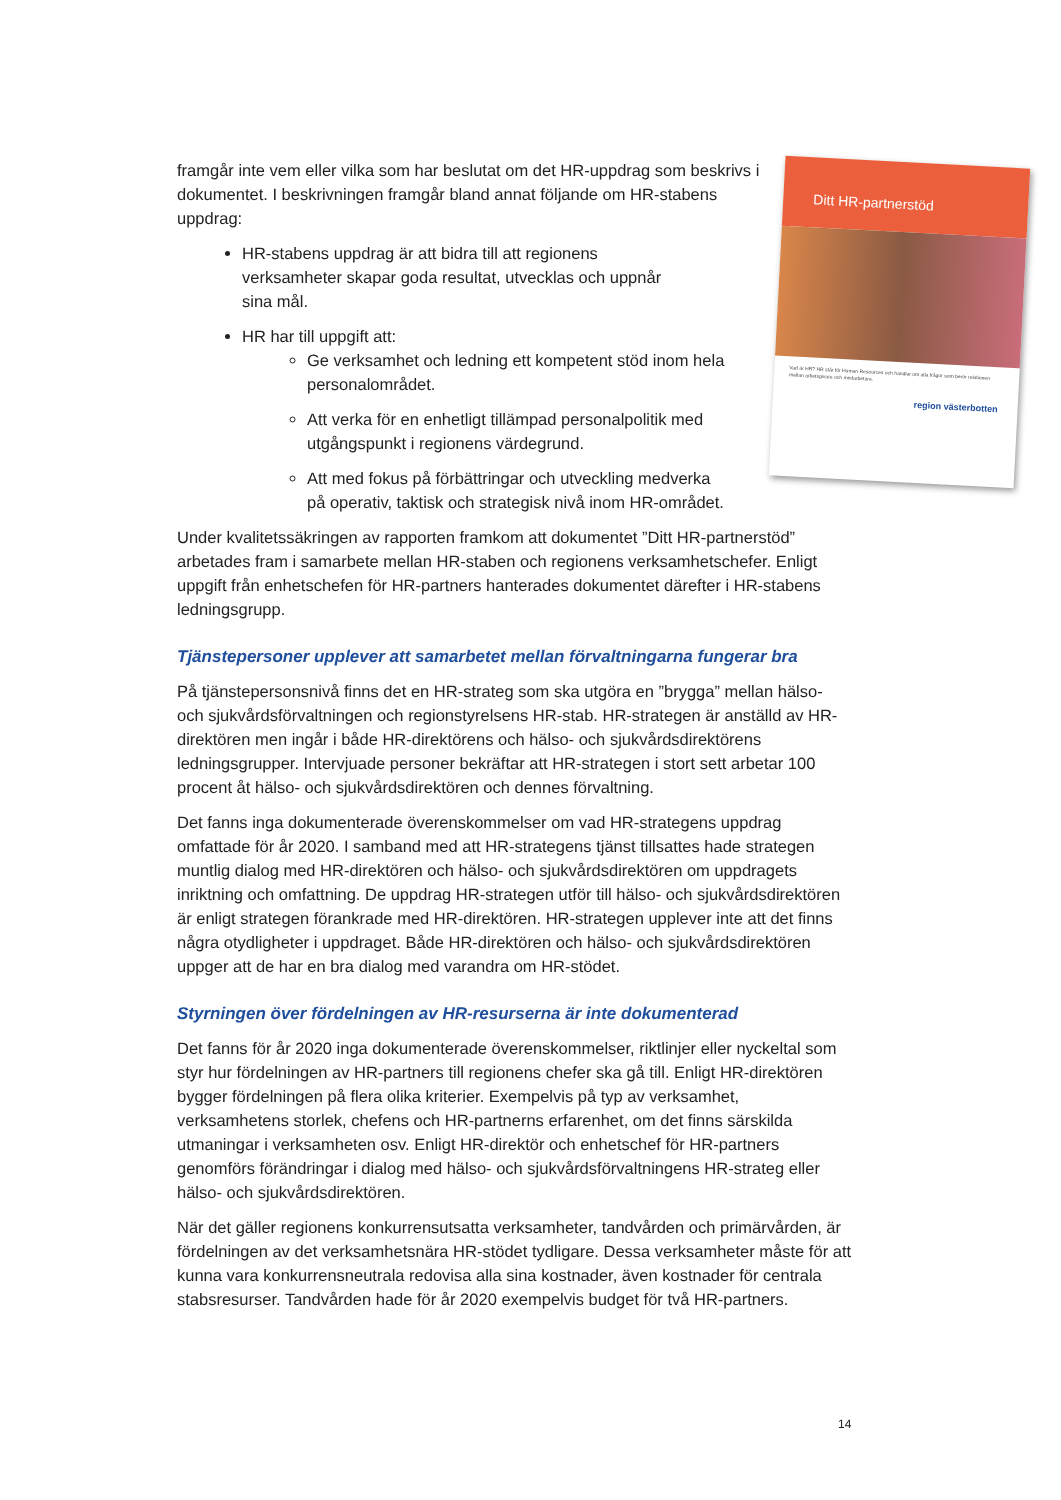Ditt HR-partnerstöd
Vad är HR? HR står för Human Resources och handlar om alla frågor som berör relationen mellan arbetsgivare och medarbetare.
region västerbotten
framgår inte vem eller vilka som har beslutat om det HR-uppdrag som beskrivs i dokumentet. I beskrivningen framgår bland annat följande om HR-stabens uppdrag:
HR-stabens uppdrag är att bidra till att regionens verksamheter skapar goda resultat, utvecklas och uppnår sina mål.
HR har till uppgift att:
Ge verksamhet och ledning ett kompetent stöd inom hela personalområdet.
Att verka för en enhetligt tillämpad personalpolitik med utgångspunkt i regionens värdegrund.
Att med fokus på förbättringar och utveckling medverka på operativ, taktisk och strategisk nivå inom HR-området.
Under kvalitetssäkringen av rapporten framkom att dokumentet ”Ditt HR-partnerstöd” arbetades fram i samarbete mellan HR-staben och regionens verksamhetschefer. Enligt uppgift från enhetschefen för HR-partners hanterades dokumentet därefter i HR-stabens ledningsgrupp.
Tjänstepersoner upplever att samarbetet mellan förvaltningarna fungerar bra
På tjänstepersonsnivå finns det en HR-strateg som ska utgöra en ”brygga” mellan hälso- och sjukvårdsförvaltningen och regionstyrelsens HR-stab. HR-strategen är anställd av HR-direktören men ingår i både HR-direktörens och hälso- och sjukvårdsdirektörens ledningsgrupper. Intervjuade personer bekräftar att HR-strategen i stort sett arbetar 100 procent åt hälso- och sjukvårdsdirektören och dennes förvaltning.
Det fanns inga dokumenterade överenskommelser om vad HR-strategens uppdrag omfattade för år 2020. I samband med att HR-strategens tjänst tillsattes hade strategen muntlig dialog med HR-direktören och hälso- och sjukvårdsdirektören om uppdragets inriktning och omfattning. De uppdrag HR-strategen utför till hälso- och sjukvårdsdirektören är enligt strategen förankrade med HR-direktören. HR-strategen upplever inte att det finns några otydligheter i uppdraget. Både HR-direktören och hälso- och sjukvårdsdirektören uppger att de har en bra dialog med varandra om HR-stödet.
Styrningen över fördelningen av HR-resurserna är inte dokumenterad
Det fanns för år 2020 inga dokumenterade överenskommelser, riktlinjer eller nyckeltal som styr hur fördelningen av HR-partners till regionens chefer ska gå till. Enligt HR-direktören bygger fördelningen på flera olika kriterier. Exempelvis på typ av verksamhet, verksamhetens storlek, chefens och HR-partnerns erfarenhet, om det finns särskilda utmaningar i verksamheten osv. Enligt HR-direktör och enhetschef för HR-partners genomförs förändringar i dialog med hälso- och sjukvårdsförvaltningens HR-strateg eller hälso- och sjukvårdsdirektören.
När det gäller regionens konkurrensutsatta verksamheter, tandvården och primärvården, är fördelningen av det verksamhetsnära HR-stödet tydligare. Dessa verksamheter måste för att kunna vara konkurrensneutrala redovisa alla sina kostnader, även kostnader för centrala stabsresurser. Tandvården hade för år 2020 exempelvis budget för två HR-partners.
14